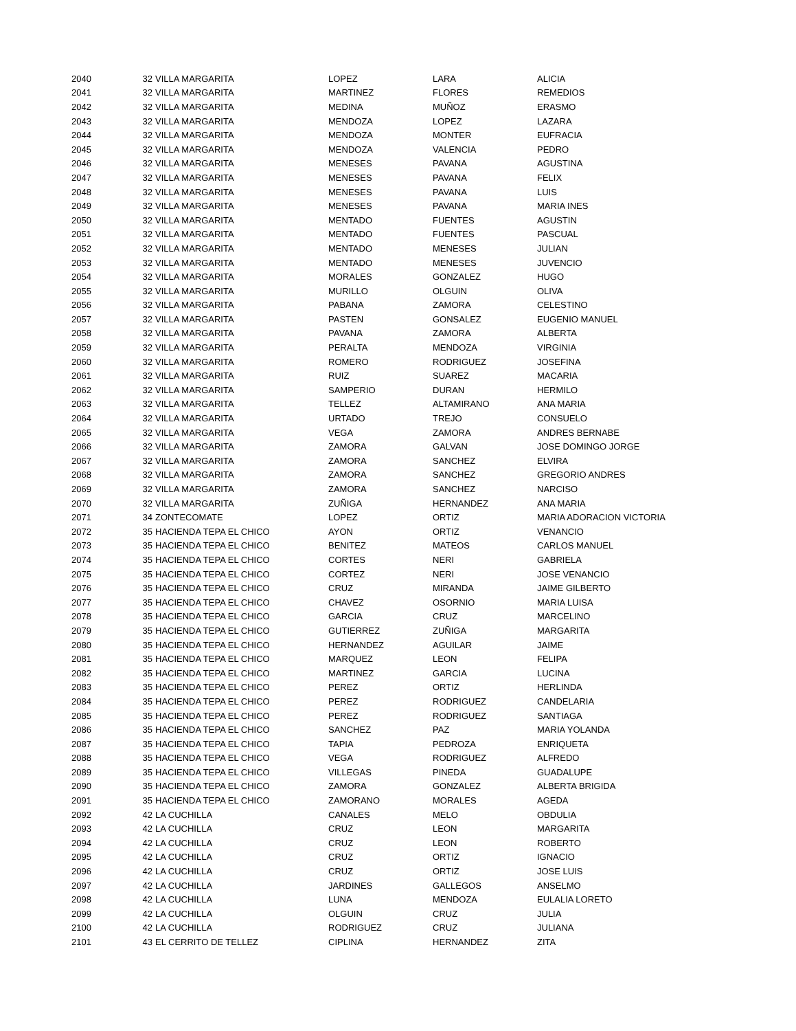| 2040 | 32 | VILLA MARGARITA | LOPEZ | LARA | ALICIA |
| 2041 | 32 | VILLA MARGARITA | MARTINEZ | FLORES | REMEDIOS |
| 2042 | 32 | VILLA MARGARITA | MEDINA | MUÑOZ | ERASMO |
| 2043 | 32 | VILLA MARGARITA | MENDOZA | LOPEZ | LAZARA |
| 2044 | 32 | VILLA MARGARITA | MENDOZA | MONTER | EUFRACIA |
| 2045 | 32 | VILLA MARGARITA | MENDOZA | VALENCIA | PEDRO |
| 2046 | 32 | VILLA MARGARITA | MENESES | PAVANA | AGUSTINA |
| 2047 | 32 | VILLA MARGARITA | MENESES | PAVANA | FELIX |
| 2048 | 32 | VILLA MARGARITA | MENESES | PAVANA | LUIS |
| 2049 | 32 | VILLA MARGARITA | MENESES | PAVANA | MARIA INES |
| 2050 | 32 | VILLA MARGARITA | MENTADO | FUENTES | AGUSTIN |
| 2051 | 32 | VILLA MARGARITA | MENTADO | FUENTES | PASCUAL |
| 2052 | 32 | VILLA MARGARITA | MENTADO | MENESES | JULIAN |
| 2053 | 32 | VILLA MARGARITA | MENTADO | MENESES | JUVENCIO |
| 2054 | 32 | VILLA MARGARITA | MORALES | GONZALEZ | HUGO |
| 2055 | 32 | VILLA MARGARITA | MURILLO | OLGUIN | OLIVA |
| 2056 | 32 | VILLA MARGARITA | PABANA | ZAMORA | CELESTINO |
| 2057 | 32 | VILLA MARGARITA | PASTEN | GONSALEZ | EUGENIO MANUEL |
| 2058 | 32 | VILLA MARGARITA | PAVANA | ZAMORA | ALBERTA |
| 2059 | 32 | VILLA MARGARITA | PERALTA | MENDOZA | VIRGINIA |
| 2060 | 32 | VILLA MARGARITA | ROMERO | RODRIGUEZ | JOSEFINA |
| 2061 | 32 | VILLA MARGARITA | RUIZ | SUAREZ | MACARIA |
| 2062 | 32 | VILLA MARGARITA | SAMPERIO | DURAN | HERMILO |
| 2063 | 32 | VILLA MARGARITA | TELLEZ | ALTAMIRANO | ANA MARIA |
| 2064 | 32 | VILLA MARGARITA | URTADO | TREJO | CONSUELO |
| 2065 | 32 | VILLA MARGARITA | VEGA | ZAMORA | ANDRES BERNABE |
| 2066 | 32 | VILLA MARGARITA | ZAMORA | GALVAN | JOSE DOMINGO JORGE |
| 2067 | 32 | VILLA MARGARITA | ZAMORA | SANCHEZ | ELVIRA |
| 2068 | 32 | VILLA MARGARITA | ZAMORA | SANCHEZ | GREGORIO ANDRES |
| 2069 | 32 | VILLA MARGARITA | ZAMORA | SANCHEZ | NARCISO |
| 2070 | 32 | VILLA MARGARITA | ZUÑIGA | HERNANDEZ | ANA MARIA |
| 2071 | 34 | ZONTECOMATE | LOPEZ | ORTIZ | MARIA ADORACION VICTORIA |
| 2072 | 35 | HACIENDA TEPA EL CHICO | AYON | ORTIZ | VENANCIO |
| 2073 | 35 | HACIENDA TEPA EL CHICO | BENITEZ | MATEOS | CARLOS MANUEL |
| 2074 | 35 | HACIENDA TEPA EL CHICO | CORTES | NERI | GABRIELA |
| 2075 | 35 | HACIENDA TEPA EL CHICO | CORTEZ | NERI | JOSE VENANCIO |
| 2076 | 35 | HACIENDA TEPA EL CHICO | CRUZ | MIRANDA | JAIME GILBERTO |
| 2077 | 35 | HACIENDA TEPA EL CHICO | CHAVEZ | OSORNIO | MARIA LUISA |
| 2078 | 35 | HACIENDA TEPA EL CHICO | GARCIA | CRUZ | MARCELINO |
| 2079 | 35 | HACIENDA TEPA EL CHICO | GUTIERREZ | ZUÑIGA | MARGARITA |
| 2080 | 35 | HACIENDA TEPA EL CHICO | HERNANDEZ | AGUILAR | JAIME |
| 2081 | 35 | HACIENDA TEPA EL CHICO | MARQUEZ | LEON | FELIPA |
| 2082 | 35 | HACIENDA TEPA EL CHICO | MARTINEZ | GARCIA | LUCINA |
| 2083 | 35 | HACIENDA TEPA EL CHICO | PEREZ | ORTIZ | HERLINDA |
| 2084 | 35 | HACIENDA TEPA EL CHICO | PEREZ | RODRIGUEZ | CANDELARIA |
| 2085 | 35 | HACIENDA TEPA EL CHICO | PEREZ | RODRIGUEZ | SANTIAGA |
| 2086 | 35 | HACIENDA TEPA EL CHICO | SANCHEZ | PAZ | MARIA YOLANDA |
| 2087 | 35 | HACIENDA TEPA EL CHICO | TAPIA | PEDROZA | ENRIQUETA |
| 2088 | 35 | HACIENDA TEPA EL CHICO | VEGA | RODRIGUEZ | ALFREDO |
| 2089 | 35 | HACIENDA TEPA EL CHICO | VILLEGAS | PINEDA | GUADALUPE |
| 2090 | 35 | HACIENDA TEPA EL CHICO | ZAMORA | GONZALEZ | ALBERTA BRIGIDA |
| 2091 | 35 | HACIENDA TEPA EL CHICO | ZAMORANO | MORALES | AGEDA |
| 2092 | 42 | LA CUCHILLA | CANALES | MELO | OBDULIA |
| 2093 | 42 | LA CUCHILLA | CRUZ | LEON | MARGARITA |
| 2094 | 42 | LA CUCHILLA | CRUZ | LEON | ROBERTO |
| 2095 | 42 | LA CUCHILLA | CRUZ | ORTIZ | IGNACIO |
| 2096 | 42 | LA CUCHILLA | CRUZ | ORTIZ | JOSE LUIS |
| 2097 | 42 | LA CUCHILLA | JARDINES | GALLEGOS | ANSELMO |
| 2098 | 42 | LA CUCHILLA | LUNA | MENDOZA | EULALIA LORETO |
| 2099 | 42 | LA CUCHILLA | OLGUIN | CRUZ | JULIA |
| 2100 | 42 | LA CUCHILLA | RODRIGUEZ | CRUZ | JULIANA |
| 2101 | 43 | EL CERRITO DE TELLEZ | CIPLINA | HERNANDEZ | ZITA |